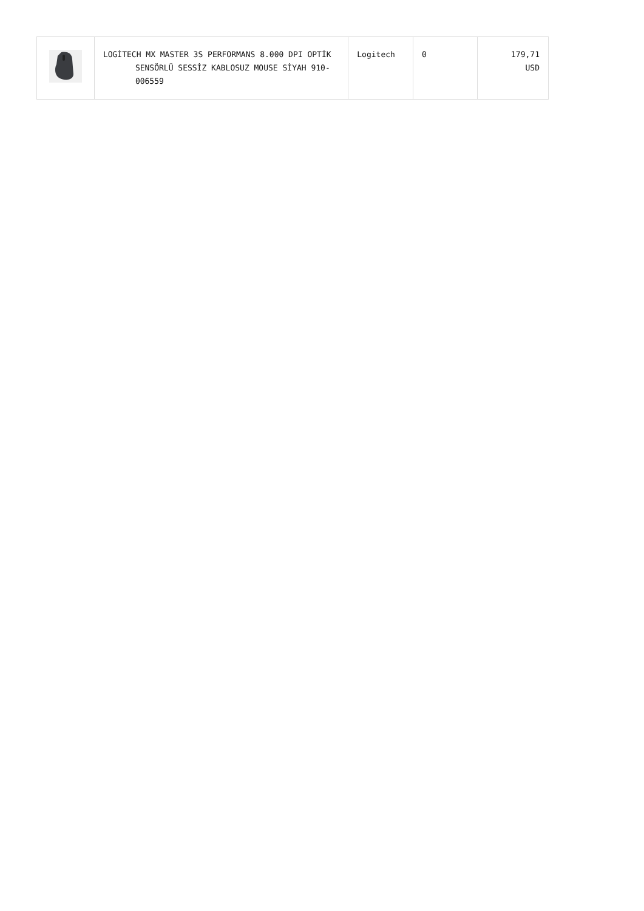| | LOGİTECH MX MASTER 3S PERFORMANS 8.000 DPI OPTİK SENSÖRLÜ SESSİZ KABLOSUZ MOUSE SİYAH 910-006559 | Logitech | 0 | 179,71 USD |